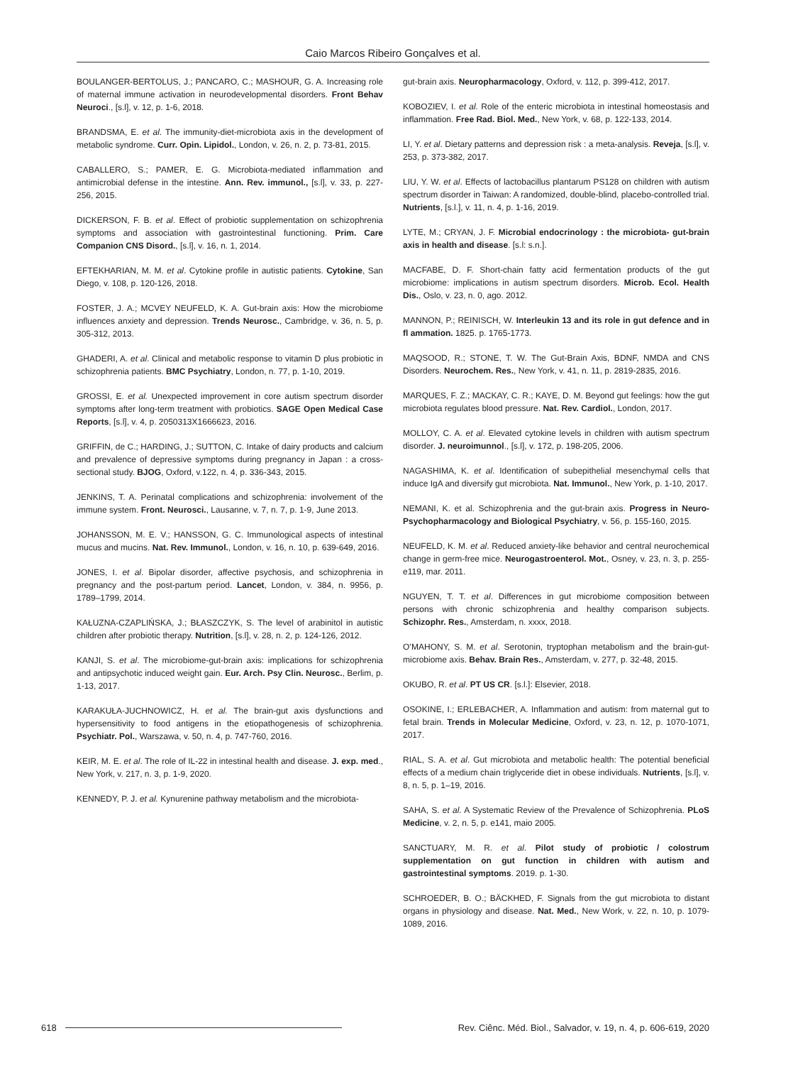Caio Marcos Ribeiro Gonçalves et al.
BOULANGER-BERTOLUS, J.; PANCARO, C.; MASHOUR, G. A. Increasing role of maternal immune activation in neurodevelopmental disorders. Front Behav Neuroci., [s.l], v. 12, p. 1-6, 2018.
BRANDSMA, E. et al. The immunity-diet-microbiota axis in the development of metabolic syndrome. Curr. Opin. Lipidol., London, v. 26, n. 2, p. 73-81, 2015.
CABALLERO, S.; PAMER, E. G. Microbiota-mediated inflammation and antimicrobial defense in the intestine. Ann. Rev. immunol., [s.l], v. 33, p. 227-256, 2015.
DICKERSON, F. B. et al. Effect of probiotic supplementation on schizophrenia symptoms and association with gastrointestinal functioning. Prim. Care Companion CNS Disord., [s.l], v. 16, n. 1, 2014.
EFTEKHARIAN, M. M. et al. Cytokine profile in autistic patients. Cytokine, San Diego, v. 108, p. 120-126, 2018.
FOSTER, J. A.; MCVEY NEUFELD, K. A. Gut-brain axis: How the microbiome influences anxiety and depression. Trends Neurosc., Cambridge, v. 36, n. 5, p. 305-312, 2013.
GHADERI, A. et al. Clinical and metabolic response to vitamin D plus probiotic in schizophrenia patients. BMC Psychiatry, London, n. 77, p. 1-10, 2019.
GROSSI, E. et al. Unexpected improvement in core autism spectrum disorder symptoms after long-term treatment with probiotics. SAGE Open Medical Case Reports, [s.l], v. 4, p. 2050313X1666623, 2016.
GRIFFIN, de C.; HARDING, J.; SUTTON, C. Intake of dairy products and calcium and prevalence of depressive symptoms during pregnancy in Japan : a cross-sectional study. BJOG, Oxford, v.122, n. 4, p. 336-343, 2015.
JENKINS, T. A. Perinatal complications and schizophrenia: involvement of the immune system. Front. Neurosci., Lausanne, v. 7, n. 7, p. 1-9, June 2013.
JOHANSSON, M. E. V.; HANSSON, G. C. Immunological aspects of intestinal mucus and mucins. Nat. Rev. Immunol., London, v. 16, n. 10, p. 639-649, 2016.
JONES, I. et al. Bipolar disorder, affective psychosis, and schizophrenia in pregnancy and the post-partum period. Lancet, London, v. 384, n. 9956, p. 1789–1799, 2014.
KAŁUZNA-CZAPLIŃSKA, J.; BŁASZCZYK, S. The level of arabinitol in autistic children after probiotic therapy. Nutrition, [s.l], v. 28, n. 2, p. 124-126, 2012.
KANJI, S. et al. The microbiome-gut-brain axis: implications for schizophrenia and antipsychotic induced weight gain. Eur. Arch. Psy Clin. Neurosc., Berlim, p. 1-13, 2017.
KARAKUŁA-JUCHNOWICZ, H. et al. The brain-gut axis dysfunctions and hypersensitivity to food antigens in the etiopathogenesis of schizophrenia. Psychiatr. Pol., Warszawa, v. 50, n. 4, p. 747-760, 2016.
KEIR, M. E. et al. The role of IL-22 in intestinal health and disease. J. exp. med., New York, v. 217, n. 3, p. 1-9, 2020.
KENNEDY, P. J. et al. Kynurenine pathway metabolism and the microbiota-
gut-brain axis. Neuropharmacology, Oxford, v. 112, p. 399-412, 2017.
KOBOZIEV, I. et al. Role of the enteric microbiota in intestinal homeostasis and inflammation. Free Rad. Biol. Med., New York, v. 68, p. 122-133, 2014.
LI, Y. et al. Dietary patterns and depression risk : a meta-analysis. Reveja, [s.l], v. 253, p. 373-382, 2017.
LIU, Y. W. et al. Effects of lactobacillus plantarum PS128 on children with autism spectrum disorder in Taiwan: A randomized, double-blind, placebo-controlled trial. Nutrients, [s.l.], v. 11, n. 4, p. 1-16, 2019.
LYTE, M.; CRYAN, J. F. Microbial endocrinology : the microbiota- gut-brain axis in health and disease. [s.l: s.n.].
MACFABE, D. F. Short-chain fatty acid fermentation products of the gut microbiome: implications in autism spectrum disorders. Microb. Ecol. Health Dis., Oslo, v. 23, n. 0, ago. 2012.
MANNON, P.; REINISCH, W. Interleukin 13 and its role in gut defence and in fl ammation. 1825. p. 1765-1773.
MAQSOOD, R.; STONE, T. W. The Gut-Brain Axis, BDNF, NMDA and CNS Disorders. Neurochem. Res., New York, v. 41, n. 11, p. 2819-2835, 2016.
MARQUES, F. Z.; MACKAY, C. R.; KAYE, D. M. Beyond gut feelings: how the gut microbiota regulates blood pressure. Nat. Rev. Cardiol., London, 2017.
MOLLOY, C. A. et al. Elevated cytokine levels in children with autism spectrum disorder. J. neuroimunnol., [s.l], v. 172, p. 198-205, 2006.
NAGASHIMA, K. et al. Identification of subepithelial mesenchymal cells that induce IgA and diversify gut microbiota. Nat. Immunol., New York, p. 1-10, 2017.
NEMANI, K. et al. Schizophrenia and the gut-brain axis. Progress in Neuro-Psychopharmacology and Biological Psychiatry, v. 56, p. 155-160, 2015.
NEUFELD, K. M. et al. Reduced anxiety-like behavior and central neurochemical change in germ-free mice. Neurogastroenterol. Mot., Osney, v. 23, n. 3, p. 255-e119, mar. 2011.
NGUYEN, T. T. et al. Differences in gut microbiome composition between persons with chronic schizophrenia and healthy comparison subjects. Schizophr. Res., Amsterdam, n. xxxx, 2018.
O’MAHONY, S. M. et al. Serotonin, tryptophan metabolism and the brain-gut-microbiome axis. Behav. Brain Res., Amsterdam, v. 277, p. 32-48, 2015.
OKUBO, R. et al. PT US CR. [s.l.]: Elsevier, 2018.
OSOKINE, I.; ERLEBACHER, A. Inflammation and autism: from maternal gut to fetal brain. Trends in Molecular Medicine, Oxford, v. 23, n. 12, p. 1070-1071, 2017.
RIAL, S. A. et al. Gut microbiota and metabolic health: The potential beneficial effects of a medium chain triglyceride diet in obese individuals. Nutrients, [s.l], v. 8, n. 5, p. 1–19, 2016.
SAHA, S. et al. A Systematic Review of the Prevalence of Schizophrenia. PLoS Medicine, v. 2, n. 5, p. e141, maio 2005.
SANCTUARY, M. R. et al. Pilot study of probiotic / colostrum supplementation on gut function in children with autism and gastrointestinal symptoms. 2019. p. 1-30.
SCHROEDER, B. O.; BÄCKHED, F. Signals from the gut microbiota to distant organs in physiology and disease. Nat. Med., New Work, v. 22, n. 10, p. 1079-1089, 2016.
618
Rev. Ciênc. Méd. Biol., Salvador, v. 19, n. 4, p. 606-619, 2020